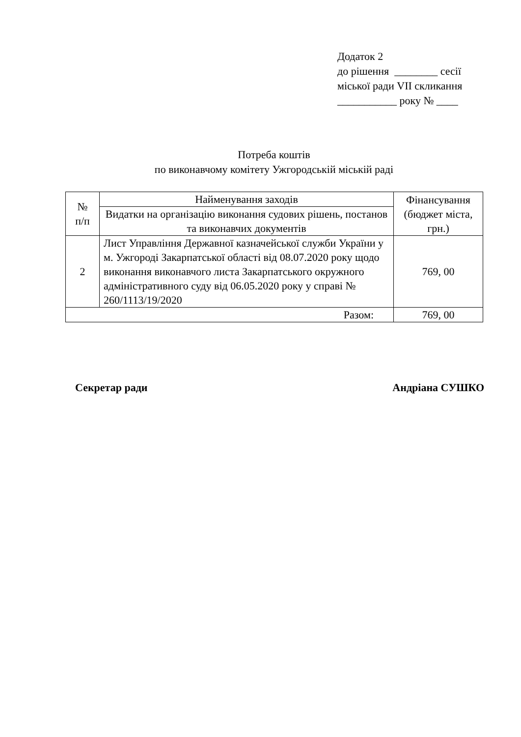Додаток 2
до рішення ________ сесії
міської ради VII скликання
___________ року № ____
Потреба коштів
по виконавчому комітету Ужгородській міській раді
| № п/п | Найменування заходів | Фінансування (бюджет міста, грн.) |
| --- | --- | --- |
| | Видатки на організацію виконання судових рішень, постанов та виконавчих документів | |
| 2 | Лист Управління Державної казначейської служби України у м. Ужгороді Закарпатської області від 08.07.2020 року щодо виконання виконавчого листа Закарпатського окружного адміністративного суду від 06.05.2020 року у справі № 260/1113/19/2020 | 769, 00 |
| Разом: | | 769, 00 |
Секретар ради Андріана СУШКО